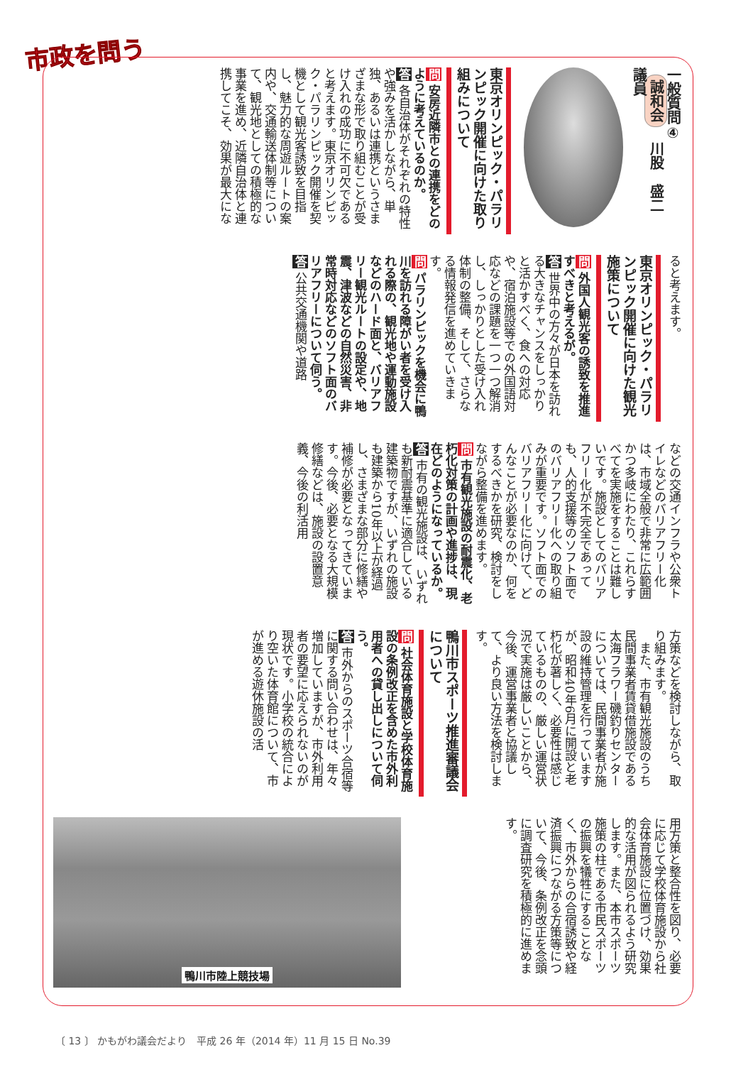市政を問う
一般質問④
誠和会　川股　盛二　議員
東京オリンピック・パラリンピック開催に向けた取り組みについて
問 安房近隣市との連携をどのように考えているのか。
答 各自治体がそれぞれの特性や強みを活かしながら、単独、あるいは連携というさまざまな形で取り組むことが受け入れの成功に不可欠であると考えます。東京オリンピック・パラリンピック開催を契機として観光客誘致を目指し、魅力的な周遊ルートの案内や、交通輸送体制等について、観光地としての積極的な事業を進め、近隣自治体と連携してこそ、効果が最大にな
ると考えます。
東京オリンピック・パラリンピック開催に向けた観光施策について
問 外国人観光客の誘致を推進すべきと考えるが。
答 世界中の方々が日本を訪れる大きなチャンスをしっかりと活かすべく、食への対応や、宿泊施設等での外国語対応などの課題を一つ一つ解消し、しっかりとした受け入れ体制の整備、そして、さらなる情報発信を進めていきます。
問 パラリンピックを機会に鴨川を訪れる障がい者を受け入れる際の、観光地や運動施設などのハード面と、バリアフリー観光ルートの設定や、地震、津波などの自然災害、非常時対応などのソフト面のバリアフリーについて伺う。
答 公共交通機関や道路
などの交通インフラや公衆トイレなどのバリアフリー化は、市域全般で非常に広範囲かつ多岐にわたり、これらすべてを実施をすることは難しいです。施設としてのバリアフリー化が不完全であっても、人的支援等のソフト面でのバリアフリー化への取り組みが重要です。ソフト面でのバリアフリー化に向けて、どんなことが必要なのか、何をするべきかを研究、検討をしながら整備を進めます。
問 市有観光施設の耐震化、老朽化対策の計画や進捗は、現在どのようになっているか。
答 市有の観光施設は、いずれも新耐震基準に適合している建築物ですが、いずれの施設も建築から10年以上が経過し、さまざまな部分に修繕や補修が必要となってきています。今後、必要となる大規模修繕などは、施設の設置意義、今後の利活用
方策などを検討しながら、取り組みます。
　また、市有観光施設のうち民間事業者賃貸借施設である太海フラワー磯釣りセンターについては、民間事業者が施設の維持管理を行っていますが、昭和40年6月に開設と老朽化が著しく、必要性は感じているものの、厳しい運営状況で実施は厳しいことから、今後、運営事業者と協議して、より良い方法を検討します。
鴨川市スポーツ推進審議会について
問 社会体育施設と学校体育施設の条例改正を含めた市外利用者への貸し出しについて伺う。
答 市外からのスポーツ合宿等に関する問い合わせは、年々増加していますが、市外利用者の要望に応えられないのが現状です。小学校の統合により空いた体育館について、市が進める遊休施設の活
用方策と整合性を図り、必要に応じて学校体育施設から社会体育施設に位置づけ、効果的な活用が図られるよう研究します。また、本市スポーツ施策の柱である市民スポーツの振興を犠牲にすることなく、市外からの合宿誘致や経済振興につながる方策等について、今後、条例改正を念頭に調査研究を積極的に進めます。
鴨川市陸上競技場
〔 13 〕 かもがわ議会だより　平成 26 年（2014 年）11 月 15 日 No.39